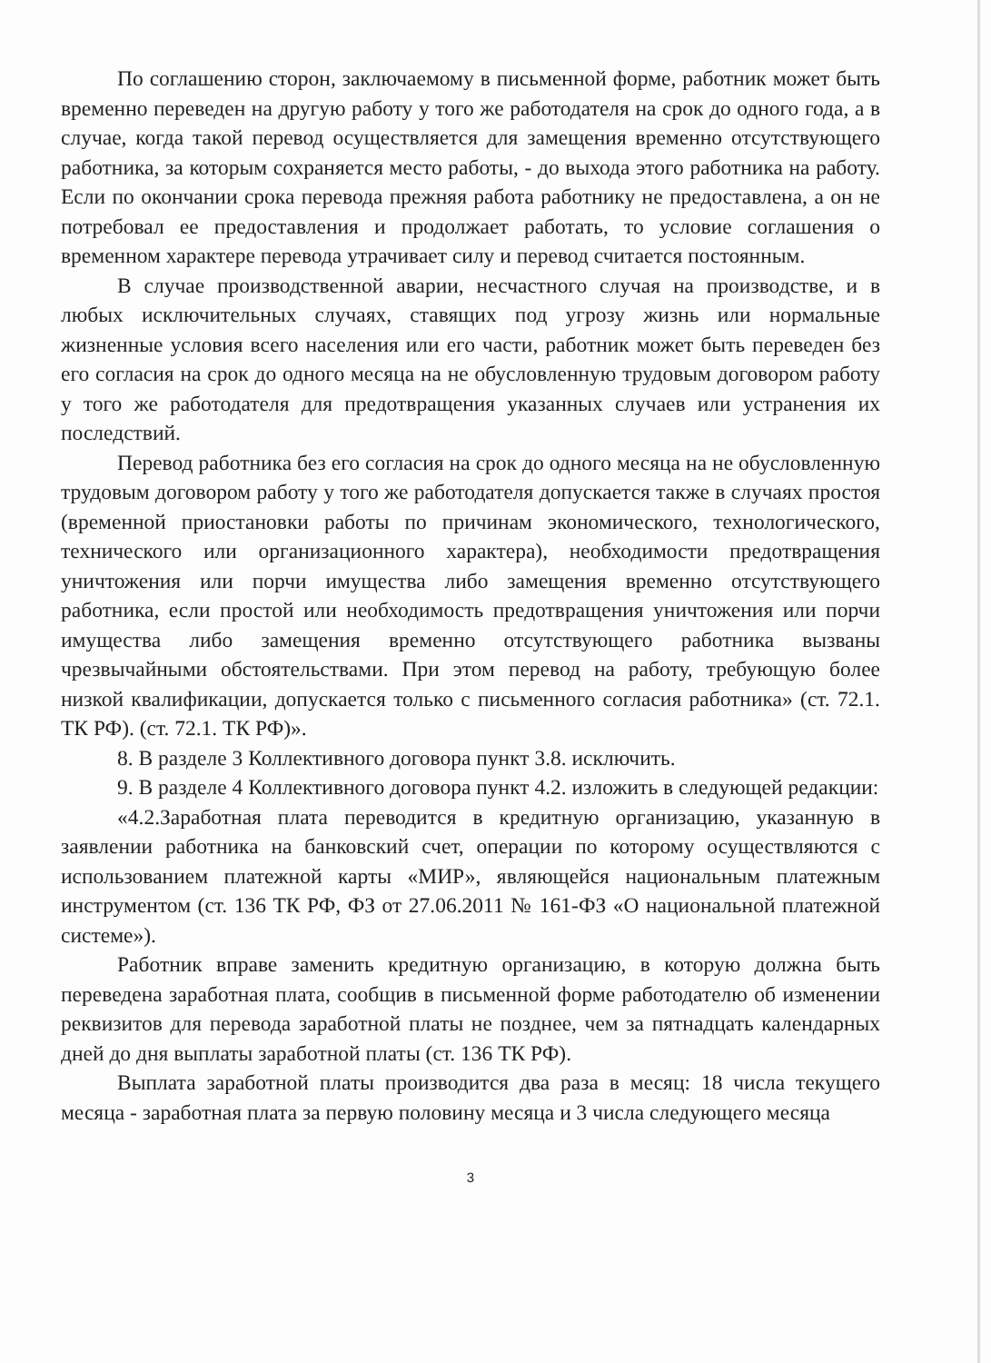По соглашению сторон, заключаемому в письменной форме, работник может быть временно переведен на другую работу у того же работодателя на срок до одного года, а в случае, когда такой перевод осуществляется для замещения временно отсутствующего работника, за которым сохраняется место работы, - до выхода этого работника на работу. Если по окончании срока перевода прежняя работа работнику не предоставлена, а он не потребовал ее предоставления и продолжает работать, то условие соглашения о временном характере перевода утрачивает силу и перевод считается постоянным.
В случае производственной аварии, несчастного случая на производстве, и в любых исключительных случаях, ставящих под угрозу жизнь или нормальные жизненные условия всего населения или его части, работник может быть переведен без его согласия на срок до одного месяца на не обусловленную трудовым договором работу у того же работодателя для предотвращения указанных случаев или устранения их последствий.
Перевод работника без его согласия на срок до одного месяца на не обусловленную трудовым договором работу у того же работодателя допускается также в случаях простоя (временной приостановки работы по причинам экономического, технологического, технического или организационного характера), необходимости предотвращения уничтожения или порчи имущества либо замещения временно отсутствующего работника, если простой или необходимость предотвращения уничтожения или порчи имущества либо замещения временно отсутствующего работника вызваны чрезвычайными обстоятельствами. При этом перевод на работу, требующую более низкой квалификации, допускается только с письменного согласия работника» (ст. 72.1. ТК РФ). (ст. 72.1. ТК РФ)».
8. В разделе 3 Коллективного договора пункт 3.8. исключить.
9. В разделе 4 Коллективного договора пункт 4.2. изложить в следующей редакции:
«4.2.Заработная плата переводится в кредитную организацию, указанную в заявлении работника на банковский счет, операции по которому осуществляются с использованием платежной карты «МИР», являющейся национальным платежным инструментом (ст. 136 ТК РФ, ФЗ от 27.06.2011 № 161-ФЗ «О национальной платежной системе»).
Работник вправе заменить кредитную организацию, в которую должна быть переведена заработная плата, сообщив в письменной форме работодателю об изменении реквизитов для перевода заработной платы не позднее, чем за пятнадцать календарных дней до дня выплаты заработной платы (ст. 136 ТК РФ).
Выплата заработной платы производится два раза в месяц: 18 числа текущего месяца - заработная плата за первую половину месяца и 3 числа следующего месяца
3